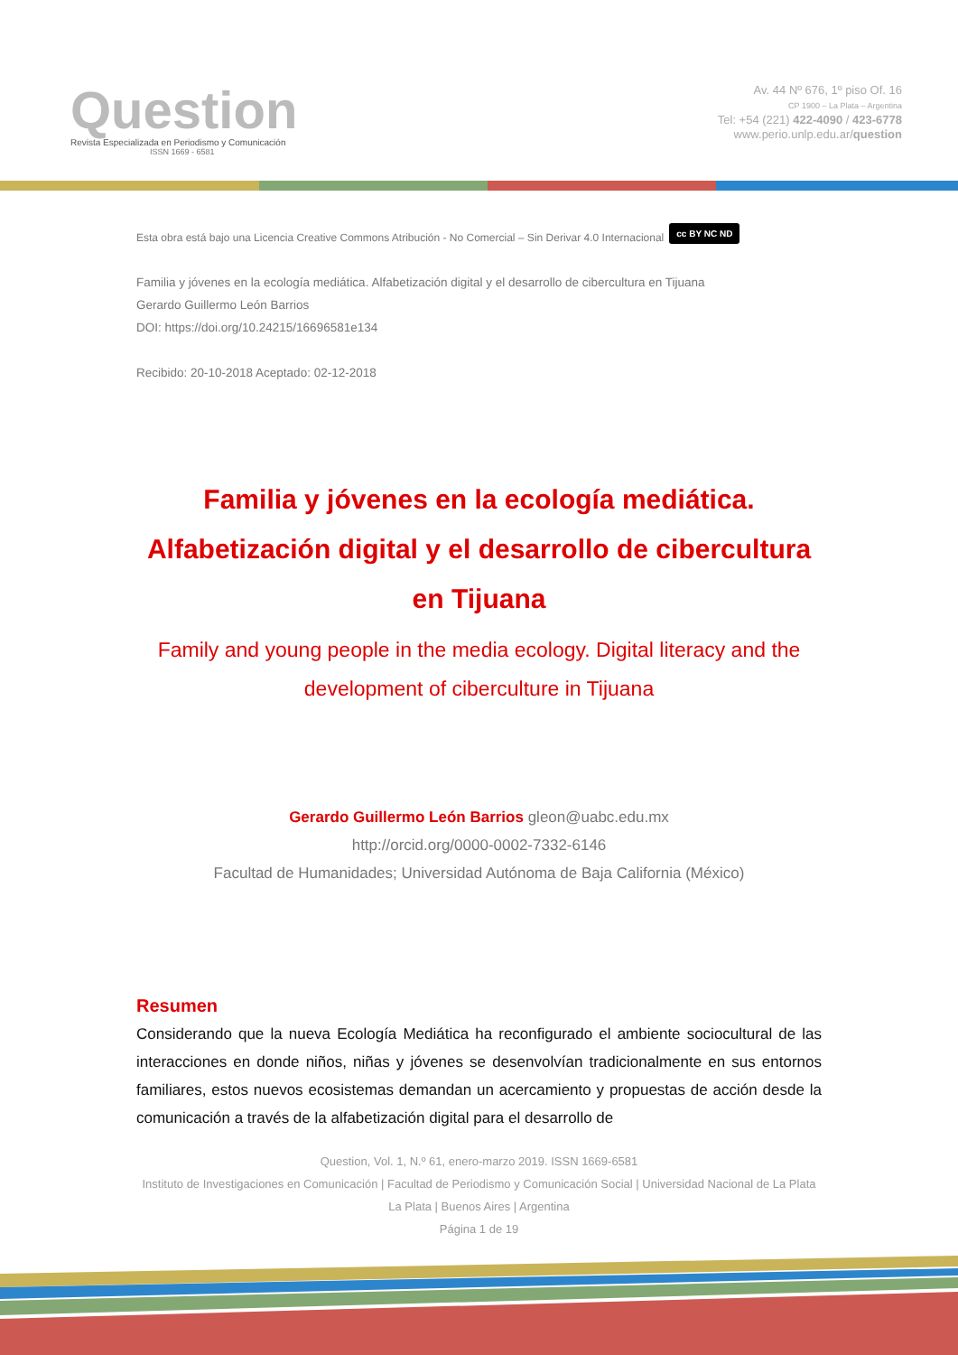Question
Revista Especializada en Periodismo y Comunicación
ISSN 1669 - 6581
Av. 44 Nº 676, 1º piso Of. 16
CP 1900 – La Plata – Argentina
Tel: +54 (221) 422-4090 / 423-6778
www.perio.unlp.edu.ar/question
Esta obra está bajo una Licencia Creative Commons Atribución - No Comercial – Sin Derivar 4.0 Internacional cc BY NC ND
Familia y jóvenes en la ecología mediática. Alfabetización digital y el desarrollo de cibercultura en Tijuana
Gerardo Guillermo León Barrios
DOI: https://doi.org/10.24215/16696581e134
Recibido: 20-10-2018 Aceptado: 02-12-2018
Familia y jóvenes en la ecología mediática. Alfabetización digital y el desarrollo de cibercultura en Tijuana
Family and young people in the media ecology. Digital literacy and the development of ciberculture in Tijuana
Gerardo Guillermo León Barrios gleon@uabc.edu.mx
http://orcid.org/0000-0002-7332-6146
Facultad de Humanidades; Universidad Autónoma de Baja California (México)
Resumen
Considerando que la nueva Ecología Mediática ha reconfigurado el ambiente sociocultural de las interacciones en donde niños, niñas y jóvenes se desenvolvían tradicionalmente en sus entornos familiares, estos nuevos ecosistemas demandan un acercamiento y propuestas de acción desde la comunicación a través de la alfabetización digital para el desarrollo de
Question, Vol. 1, N.º 61, enero-marzo 2019. ISSN 1669-6581
Instituto de Investigaciones en Comunicación | Facultad de Periodismo y Comunicación Social | Universidad Nacional de La Plata La Plata | Buenos Aires | Argentina
Página 1 de 19